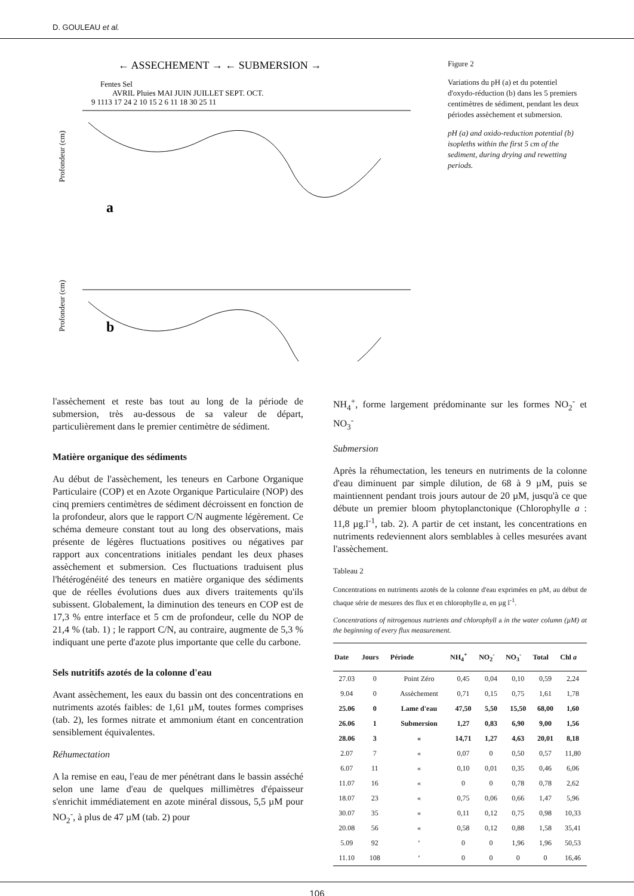D. GOULEAU et al.
← ASSECHEMENT → ← SUBMERSION →
Fentes Sel
AVRIL Pluies MAI JUIN JUILLET SEPT. OCT.
9 1113 17 24 2 10 15 2 6 11 18 30 25 11
a
b
Profondeur (cm)
Profondeur (cm)
Figure 2
Variations du pH (a) et du potentiel d'oxydo-réduction (b) dans les 5 premiers centimètres de sédiment, pendant les deux périodes assèchement et submersion.
pH (a) and oxido-reduction potential (b) isopleths within the first 5 cm of the sediment, during drying and rewetting periods.
l'assèchement et reste bas tout au long de la période de submersion, très au-dessous de sa valeur de départ, particulièrement dans le premier centimètre de sédiment.
Matière organique des sédiments
Au début de l'assèchement, les teneurs en Carbone Organique Particulaire (COP) et en Azote Organique Particulaire (NOP) des cinq premiers centimètres de sédiment décroissent en fonction de la profondeur, alors que le rapport C/N augmente légèrement. Ce schéma demeure constant tout au long des observations, mais présente de légères fluctuations positives ou négatives par rapport aux concentrations initiales pendant les deux phases assèchement et submersion. Ces fluctuations traduisent plus l'hétérogénéité des teneurs en matière organique des sédiments que de réelles évolutions dues aux divers traitements qu'ils subissent. Globalement, la diminution des teneurs en COP est de 17,3 % entre interface et 5 cm de profondeur, celle du NOP de 21,4 % (tab. 1) ; le rapport C/N, au contraire, augmente de 5,3 % indiquant une perte d'azote plus importante que celle du carbone.
Sels nutritifs azotés de la colonne d'eau
Avant assèchement, les eaux du bassin ont des concentrations en nutriments azotés faibles: de 1,61 µM, toutes formes comprises (tab. 2), les formes nitrate et ammonium étant en concentration sensiblement équivalentes.
Réhumectation
A la remise en eau, l'eau de mer pénétrant dans le bassin asséché selon une lame d'eau de quelques millimètres d'épaisseur s'enrichit immédiatement en azote minéral dissous, 5,5 µM pour NO<sub>2</sub><sup>-</sup>, à plus de 47 µM (tab. 2) pour
NH<sub>4</sub><sup>+</sup>, forme largement prédominante sur les formes NO<sub>2</sub><sup>-</sup> et NO<sub>3</sub><sup>-</sup>
Submersion
Après la réhumectation, les teneurs en nutriments de la colonne d'eau diminuent par simple dilution, de 68 à 9 µM, puis se maintiennent pendant trois jours autour de 20 µM, jusqu'à ce que débute un premier bloom phytoplanctonique (Chlorophylle a : 11,8 µg.l<sup>-1</sup>, tab. 2). A partir de cet instant, les concentrations en nutriments redeviennent alors semblables à celles mesurées avant l'assèchement.
Tableau 2
Concentrations en nutriments azotés de la colonne d'eau exprimées en µM, au début de chaque série de mesures des flux et en chlorophylle a, en µg l<sup>-1</sup>.
Concentrations of nitrogenous nutrients and chlorophyll a in the water column (µM) at the beginning of every flux measurement.
| Date | Jours | Période | NH<sub>4</sub><sup>+</sup> | NO<sub>2</sub><sup>-</sup> | NO<sub>3</sub><sup>-</sup> | Total | Chl a |
| --- | --- | --- | --- | --- | --- | --- | --- |
| 27.03 | 0 | Point Zéro | 0,45 | 0,04 | 0,10 | 0,59 | 2,24 |
| 9.04 | 0 | Assèchement | 0,71 | 0,15 | 0,75 | 1,61 | 1,78 |
| 25.06 | 0 | Lame d'eau | 47,50 | 5,50 | 15,50 | 68,00 | 1,60 |
| 26.06 | 1 | Submersion | 1,27 | 0,83 | 6,90 | 9,00 | 1,56 |
| 28.06 | 3 | « | 14,71 | 1,27 | 4,63 | 20,01 | 8,18 |
| 2.07 | 7 | « | 0,07 | 0 | 0,50 | 0,57 | 11,80 |
| 6.07 | 11 | « | 0,10 | 0,01 | 0,35 | 0,46 | 6,06 |
| 11.07 | 16 | « | 0 | 0 | 0,78 | 0,78 | 2,62 |
| 18.07 | 23 | « | 0,75 | 0,06 | 0,66 | 1,47 | 5,96 |
| 30.07 | 35 | « | 0,11 | 0,12 | 0,75 | 0,98 | 10,33 |
| 20.08 | 56 | « | 0,58 | 0,12 | 0,88 | 1,58 | 35,41 |
| 5.09 | 92 | ‘ | 0 | 0 | 1,96 | 1,96 | 50,53 |
| 11.10 | 108 | ‘ | 0 | 0 | 0 | 0 | 16,46 |
106